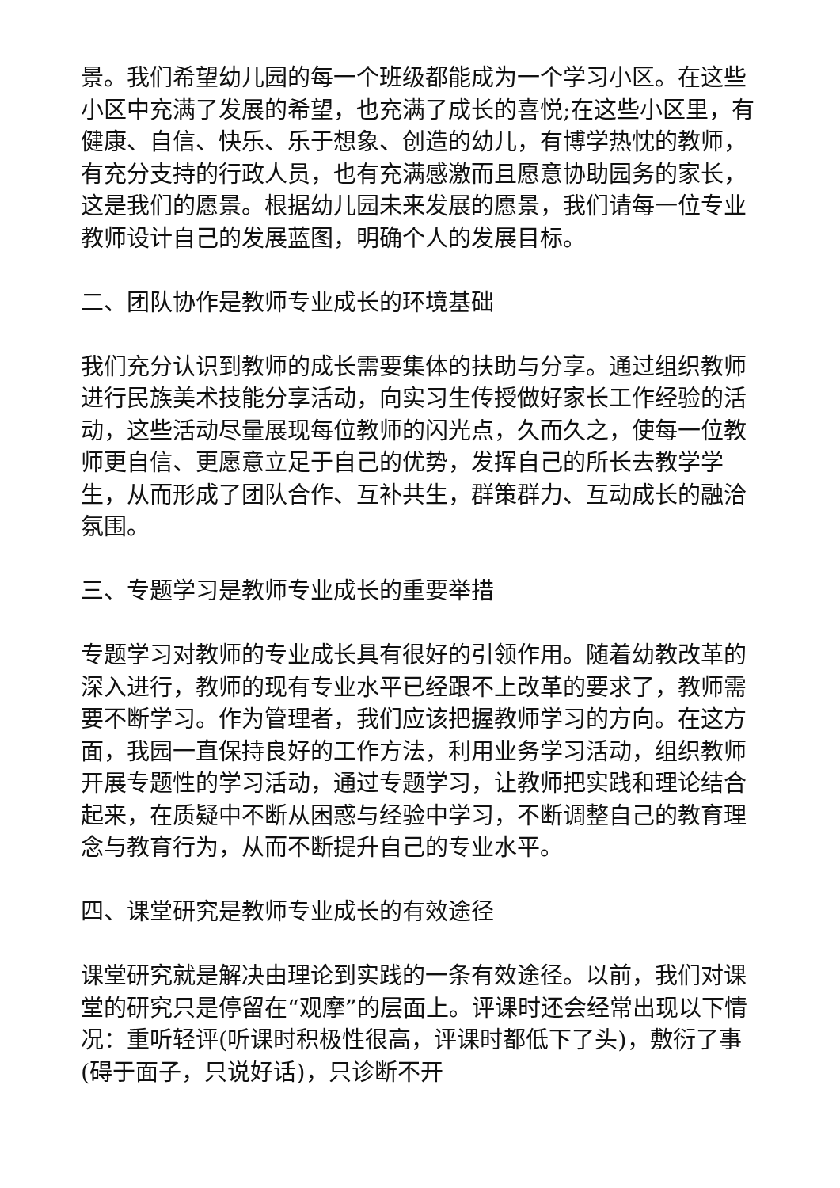景。我们希望幼儿园的每一个班级都能成为一个学习小区。在这些小区中充满了发展的希望，也充满了成长的喜悦;在这些小区里，有健康、自信、快乐、乐于想象、创造的幼儿，有博学热忱的教师，有充分支持的行政人员，也有充满感激而且愿意协助园务的家长，这是我们的愿景。根据幼儿园未来发展的愿景，我们请每一位专业教师设计自己的发展蓝图，明确个人的发展目标。
二、团队协作是教师专业成长的环境基础
我们充分认识到教师的成长需要集体的扶助与分享。通过组织教师进行民族美术技能分享活动，向实习生传授做好家长工作经验的活动，这些活动尽量展现每位教师的闪光点，久而久之，使每一位教师更自信、更愿意立足于自己的优势，发挥自己的所长去教学学生，从而形成了团队合作、互补共生，群策群力、互动成长的融洽氛围。
三、专题学习是教师专业成长的重要举措
专题学习对教师的专业成长具有很好的引领作用。随着幼教改革的深入进行，教师的现有专业水平已经跟不上改革的要求了，教师需要不断学习。作为管理者，我们应该把握教师学习的方向。在这方面，我园一直保持良好的工作方法，利用业务学习活动，组织教师开展专题性的学习活动，通过专题学习，让教师把实践和理论结合起来，在质疑中不断从困惑与经验中学习，不断调整自己的教育理念与教育行为，从而不断提升自己的专业水平。
四、课堂研究是教师专业成长的有效途径
课堂研究就是解决由理论到实践的一条有效途径。以前，我们对课堂的研究只是停留在“观摩”的层面上。评课时还会经常出现以下情况：重听轻评(听课时积极性很高，评课时都低下了头)，敷衍了事(碍于面子，只说好话)，只诊断不开